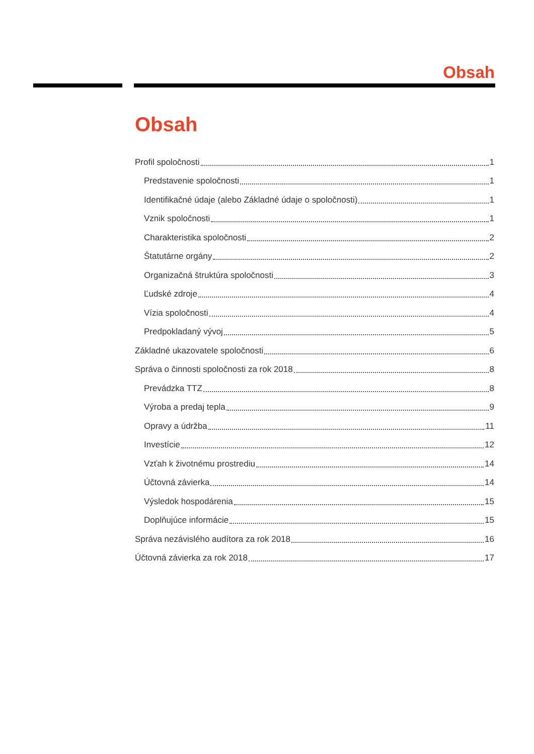Obsah
Obsah
Profil spoločnosti 1
Predstavenie spoločnosti 1
Identifikačné údaje (alebo Základné údaje o spoločnosti) 1
Vznik spoločnosti 1
Charakteristika spoločnosti 2
Štatutárne orgány 2
Organizačná štruktúra spoločnosti 3
Ľudské zdroje 4
Vízia spoločnosti 4
Predpokladaný vývoj 5
Základné ukazovatele spoločnosti 6
Správa o činnosti spoločnosti za rok 2018 8
Prevádzka TTZ 8
Výroba a predaj tepla 9
Opravy a údržba 11
Investície 12
Vzťah k životnému prostrediu 14
Účtovná závierka 14
Výsledok hospodárenia 15
Doplňujúce informácie 15
Správa nezávislého audítora za rok 2018 16
Účtovná závierka za rok 2018 17